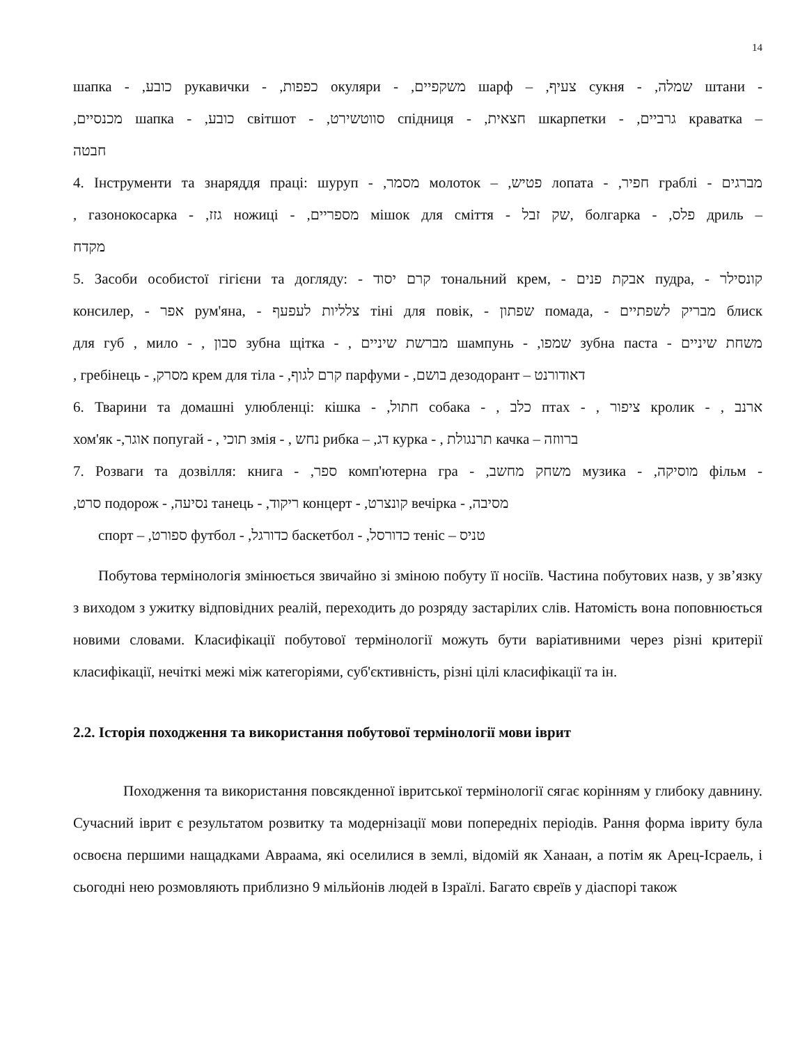14
шапка - ,כובע рукавички - ,כפפות окуляри - ,משקפיים шарф – ,צעיף сукня - ,שמלה штани -
,מכנסיים шапка - ,כובע світшот - ,סווטשירט спідниця - ,חצאית шкарпетки - ,גרביים краватка –
חבטה
4. Інструменти та знаряддя праці: шуруп - ,מסמר молоток – ,פטיש лопата - ,חפיר граблі - מברגים
, газонокосарка - ,גזז ножиці - ,מספריים мішок для сміття - שק זבל, болгарка - ,פלס дриль –
מקדח
5. Засоби особистої гігієни та догляду: - קרם יסוד тональний крем, - אבקת פנים пудра, - קונסילר
консилер, - אפר рум'яна, - צלליות לעפעף тіні для повік, - שפתון помада, - מבריק לשפתיים блиск
для губ , мило - , סבון зубна щітка - , מברשת שיניים шампунь - ,שמפו зубна паста - משחת שיניים
, гребінець - ,מסרק крем для тіла - ,קרם לגוף парфуми - ,בושם дезодорант – דאודורנט
6. Тварини та домашні улюбленці: кішка - ,חתול собака - , כלב птах - , ציפור кролик - , ארנב
хом'як -,אוגר попугай - , תוכי змія - , נחש рибка – ,דג курка - , תרנגולת качка – ברווזה
7. Розваги та дозвілля: книга - ,ספר комп'ютерна гра - ,משחק מחשב музика - ,מוסיקה фільм -
,סרט подорож - ,נסיעה танець - ,ריקוד концерт - ,קונצרט вечірка - ,מסיבה
спорт – ,ספורט футбол - ,כדורגל баскетбол - ,כדורסל теніс – טניס
Побутова термінологія змінюється звичайно зі зміною побуту її носіїв. Частина побутових назв, у зв’язку з виходом з ужитку відповідних реалій, переходить до розряду застарілих слів. Натомість вона поповнюється новими словами. Класифікації побутової термінології можуть бути варіативними через різні критерії класифікації, нечіткі межі між категоріями, суб'єктивність, різні цілі класифікації та ін.
2.2. Історія походження та використання побутової термінології мови іврит
Походження та використання повсякденної івритської термінології сягає корінням у глибоку давнину. Сучасний іврит є результатом розвитку та модернізації мови попередніх періодів. Рання форма івриту була освоєна першими нащадками Авраама, які оселилися в землі, відомій як Ханаан, а потім як Арец-Ісраель, і сьогодні нею розмовляють приблизно 9 мільйонів людей в Ізраїлі. Багато євреїв у діаспорі також